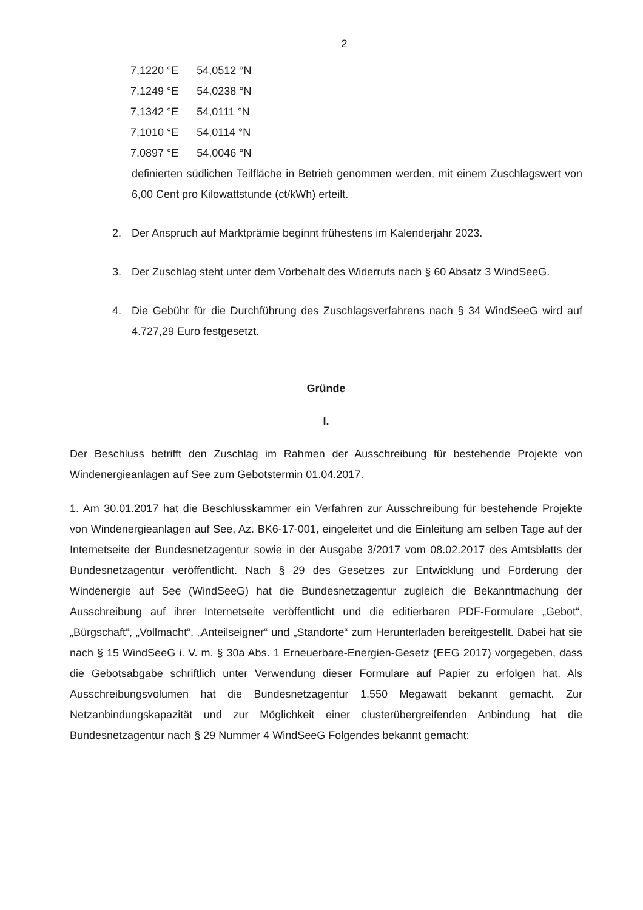2
| 7,1220 °E | 54,0512 °N |
| 7,1249 °E | 54,0238 °N |
| 7,1342 °E | 54,0111 °N |
| 7,1010 °E | 54,0114 °N |
| 7,0897 °E | 54,0046 °N |
definierten südlichen Teilfläche in Betrieb genommen werden, mit einem Zuschlags­wert von 6,00 Cent pro Kilowattstunde (ct/kWh) erteilt.
2. Der Anspruch auf Marktprämie beginnt frühestens im Kalenderjahr 2023.
3. Der Zuschlag steht unter dem Vorbehalt des Widerrufs nach § 60 Absatz 3 Wind­SeeG.
4. Die Gebühr für die Durchführung des Zuschlagsverfahrens nach § 34 WindSeeG wird auf 4.727,29 Euro festgesetzt.
Gründe
I.
Der Beschluss betrifft den Zuschlag im Rahmen der Ausschreibung für bestehende Projekte von Windenergieanlagen auf See zum Gebotstermin 01.04.2017.
1. Am 30.01.2017 hat die Beschlusskammer ein Verfahren zur Ausschreibung für bestehende Projekte von Windenergieanlagen auf See, Az. BK6-17-001, eingeleitet und die Einleitung am selben Tage auf der Internetseite der Bundesnetzagentur sowie in der Ausgabe 3/2017 vom 08.02.2017 des Amtsblatts der Bundesnetzagentur veröffentlicht. Nach § 29 des Gesetzes zur Entwicklung und Förderung der Windenergie auf See (WindSeeG) hat die Bundesnetzagentur zugleich die Bekanntmachung der Ausschreibung auf ihrer Internetseite veröffentlicht und die editierbaren PDF-Formulare „Gebot“, „Bürgschaft“, „Vollmacht“, „Anteilseigner“ und „Standorte“ zum Herunterladen bereitgestellt. Dabei hat sie nach § 15 WindSeeG i. V. m. § 30a Abs. 1 Er­neuerbare-Energien-Gesetz (EEG 2017) vorgegeben, dass die Gebotsabgabe schriftlich unter Verwendung dieser Formulare auf Papier zu erfolgen hat. Als Ausschreibungsvolumen hat die Bundesnetzagentur 1.550 Megawatt bekannt gemacht. Zur Netzanbindungskapazität und zur Möglichkeit einer clusterübergreifenden Anbindung hat die Bundesnetzagentur nach § 29 Num­mer 4 WindSeeG Folgendes bekannt gemacht: